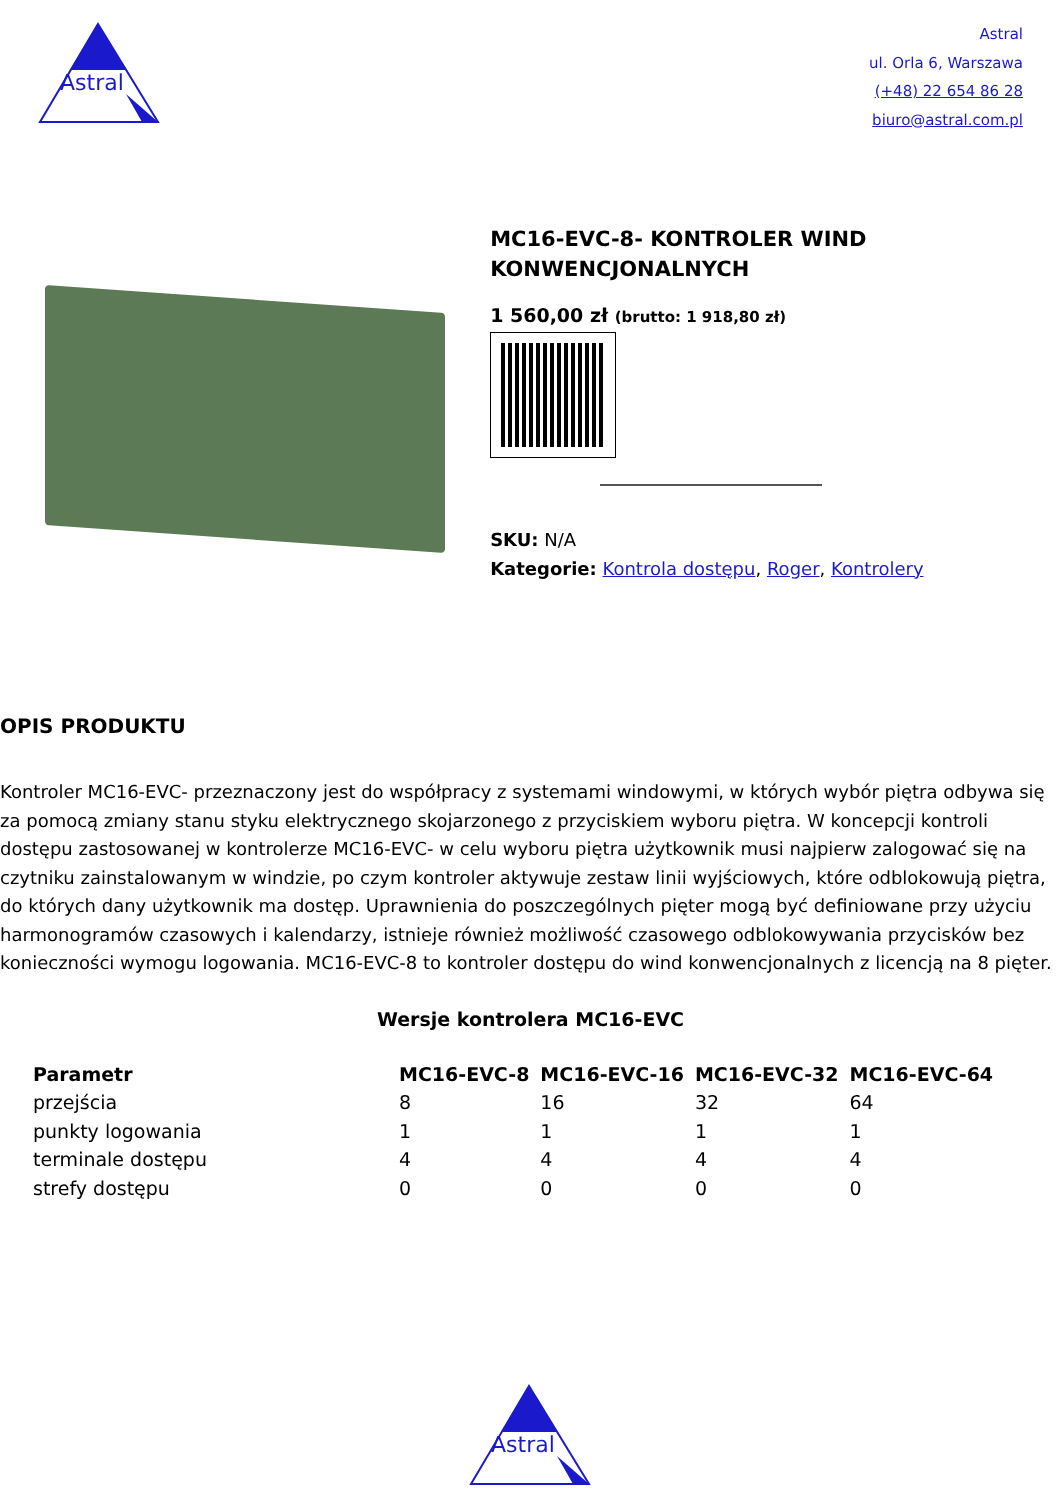Astral
Astral
ul. Orla 6, Warszawa
(+48) 22 654 86 28
biuro@astral.com.pl
MC16-EVC-8- KONTROLER WIND KONWENCJONALNYCH
1 560,00 zł (brutto: 1 918,80 zł)
SKU: N/A
Kategorie: Kontrola dostępu, Roger, Kontrolery
OPIS PRODUKTU
Kontroler MC16-EVC- przeznaczony jest do współpracy z systemami windowymi, w których wybór piętra odbywa się za pomocą zmiany stanu styku elektrycznego skojarzonego z przyciskiem wyboru piętra. W koncepcji kontroli dostępu zastosowanej w kontrolerze MC16-EVC- w celu wyboru piętra użytkownik musi najpierw zalogować się na czytniku zainstalowanym w windzie, po czym kontroler aktywuje zestaw linii wyjściowych, które odblokowują piętra, do których dany użytkownik ma dostęp. Uprawnienia do poszczególnych pięter mogą być definiowane przy użyciu harmonogramów czasowych i kalendarzy, istnieje również możliwość czasowego odblokowywania przycisków bez konieczności wymogu logowania. MC16-EVC-8 to kontroler dostępu do wind konwencjonalnych z licencją na 8 pięter.
Wersje kontrolera MC16-EVC
| Parametr | MC16-EVC-8 | MC16-EVC-16 | MC16-EVC-32 | MC16-EVC-64 |
| --- | --- | --- | --- | --- |
| przejścia | 8 | 16 | 32 | 64 |
| punkty logowania | 1 | 1 | 1 | 1 |
| terminale dostępu | 4 | 4 | 4 | 4 |
| strefy dostępu | 0 | 0 | 0 | 0 |
Astral